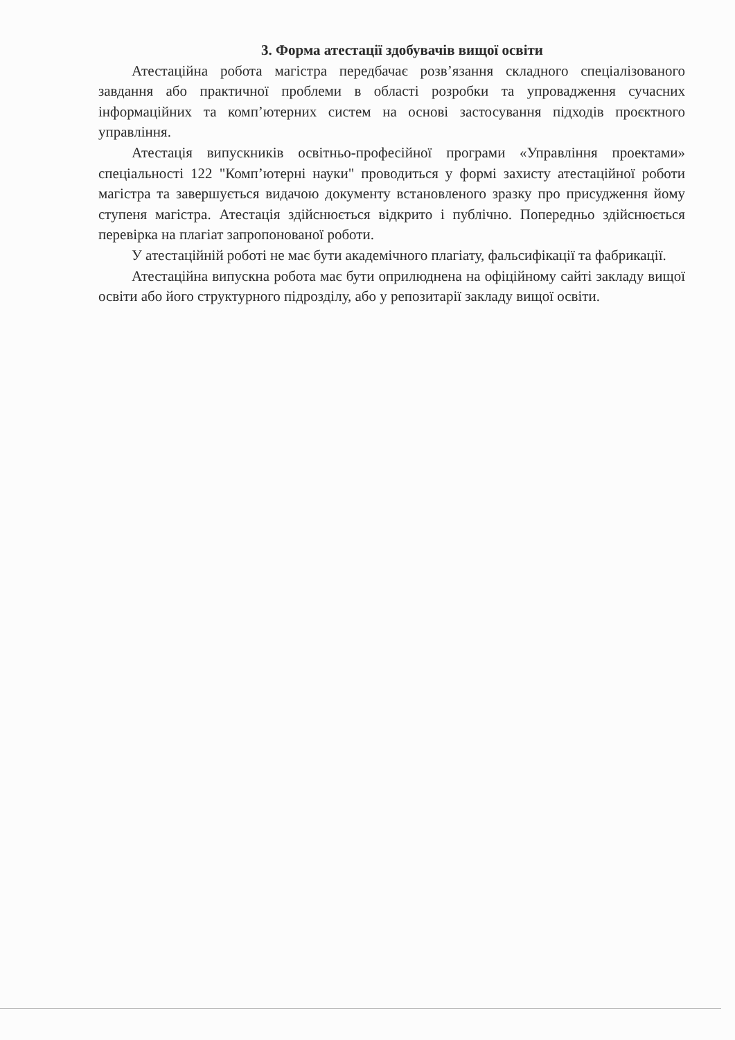3. Форма атестації здобувачів вищої освіти
Атестаційна робота магістра передбачає розв’язання складного спеціалізованого завдання або практичної проблеми в області розробки та упровадження сучасних інформаційних та комп’ютерних систем на основі застосування підходів проєктного управління.
Атестація випускників освітньо-професійної програми «Управління проектами» спеціальності 122 "Комп’ютерні науки" проводиться у формі захисту атестаційної роботи магістра та завершується видачою документу встановленого зразку про присудження йому ступеня магістра. Атестація здійснюється відкрито і публічно. Попередньо здійснюється перевірка на плагіат запропонованої роботи.
У атестаційній роботі не має бути академічного плагіату, фальсифікації та фабрикації.
Атестаційна випускна робота має бути оприлюднена на офіційному сайті закладу вищої освіти або його структурного підрозділу, або у репозитарії закладу вищої освіти.